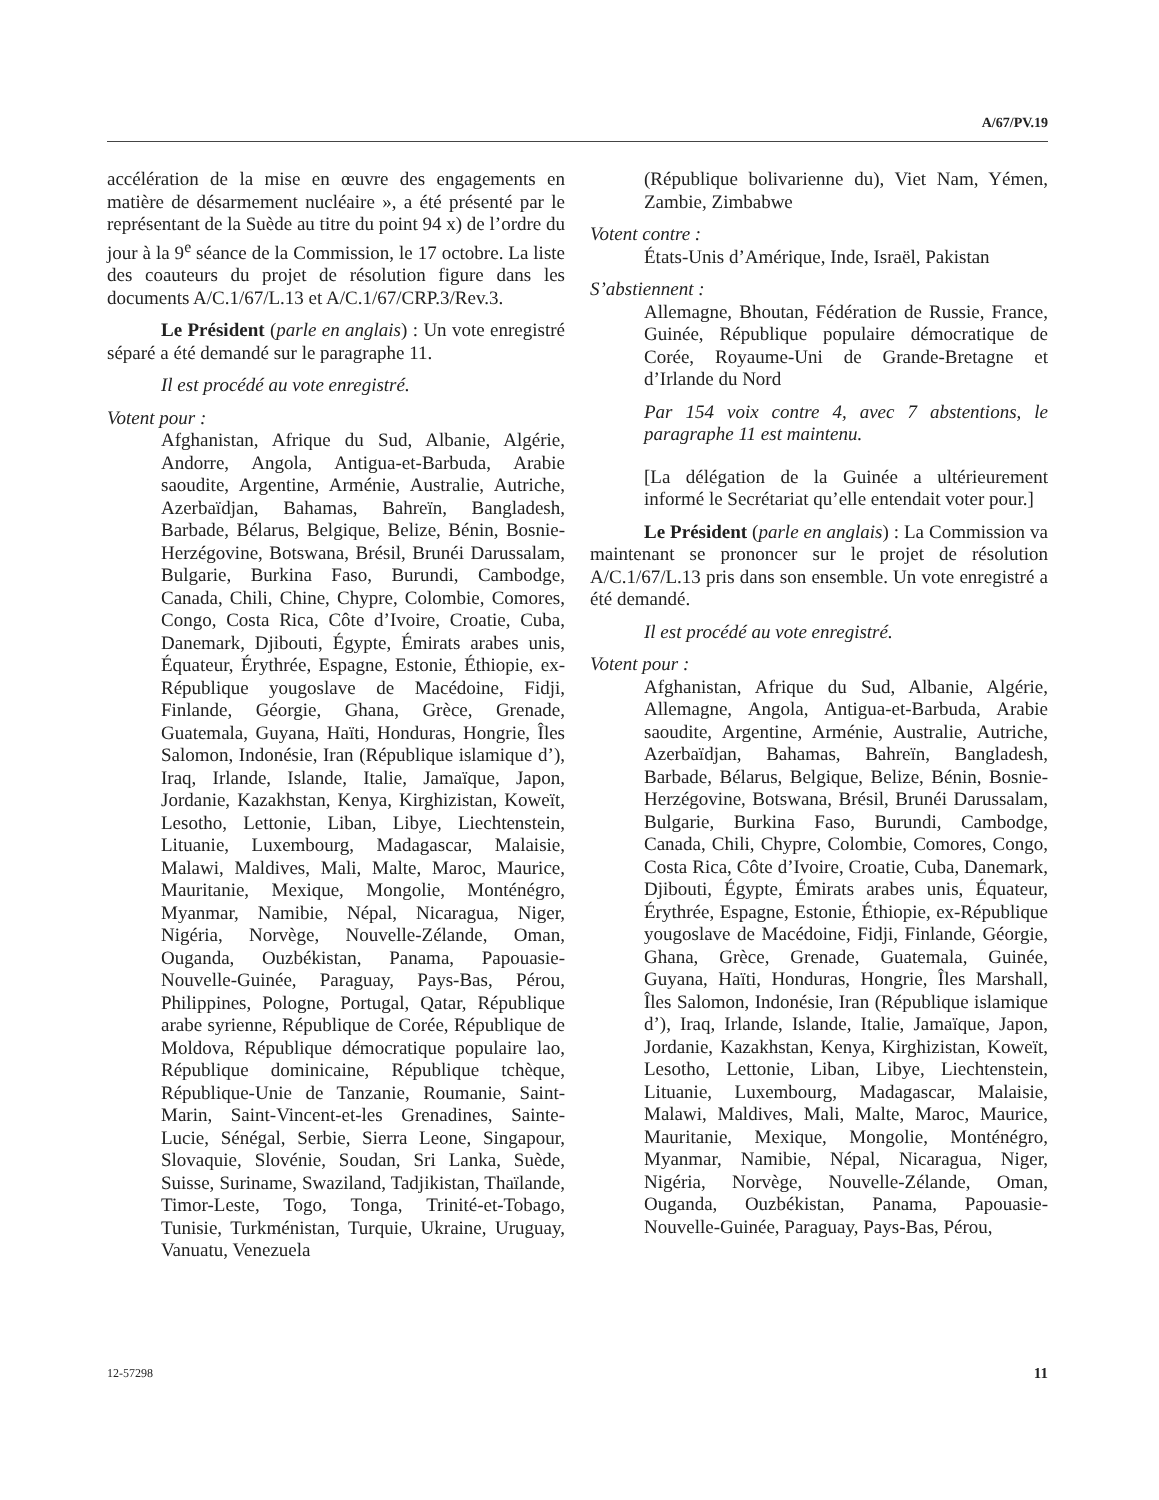A/67/PV.19
accélération de la mise en œuvre des engagements en matière de désarmement nucléaire », a été présenté par le représentant de la Suède au titre du point 94 x) de l’ordre du jour à la 9<sup>e</sup> séance de la Commission, le 17 octobre. La liste des coauteurs du projet de résolution figure dans les documents A/C.1/67/L.13 et A/C.1/67/CRP.3/Rev.3.
Le Président (parle en anglais) : Un vote enregistré séparé a été demandé sur le paragraphe 11.
Il est procédé au vote enregistré.
Votent pour :
Afghanistan, Afrique du Sud, Albanie, Algérie, Andorre, Angola, Antigua-et-Barbuda, Arabie saoudite, Argentine, Arménie, Australie, Autriche, Azerbaïdjan, Bahamas, Bahreïn, Bangladesh, Barbade, Bélarus, Belgique, Belize, Bénin, Bosnie-Herzégovine, Botswana, Brésil, Brunéi Darussalam, Bulgarie, Burkina Faso, Burundi, Cambodge, Canada, Chili, Chine, Chypre, Colombie, Comores, Congo, Costa Rica, Côte d’Ivoire, Croatie, Cuba, Danemark, Djibouti, Égypte, Émirats arabes unis, Équateur, Érythrée, Espagne, Estonie, Éthiopie, ex-République yougoslave de Macédoine, Fidji, Finlande, Géorgie, Ghana, Grèce, Grenade, Guatemala, Guyana, Haïti, Honduras, Hongrie, Îles Salomon, Indonésie, Iran (République islamique d’), Iraq, Irlande, Islande, Italie, Jamaïque, Japon, Jordanie, Kazakhstan, Kenya, Kirghizistan, Koweït, Lesotho, Lettonie, Liban, Libye, Liechtenstein, Lituanie, Luxembourg, Madagascar, Malaisie, Malawi, Maldives, Mali, Malte, Maroc, Maurice, Mauritanie, Mexique, Mongolie, Monténégro, Myanmar, Namibie, Népal, Nicaragua, Niger, Nigéria, Norvège, Nouvelle-Zélande, Oman, Ouganda, Ouzbékistan, Panama, Papouasie-Nouvelle-Guinée, Paraguay, Pays-Bas, Pérou, Philippines, Pologne, Portugal, Qatar, République arabe syrienne, République de Corée, République de Moldova, République démocratique populaire lao, République dominicaine, République tchèque, République-Unie de Tanzanie, Roumanie, Saint- Marin, Saint-Vincent-et-les Grenadines, Sainte-Lucie, Sénégal, Serbie, Sierra Leone, Singapour, Slovaquie, Slovénie, Soudan, Sri Lanka, Suède, Suisse, Suriname, Swaziland, Tadjikistan, Thaïlande, Timor-Leste, Togo, Tonga, Trinité-et-Tobago, Tunisie, Turkménistan, Turquie, Ukraine, Uruguay, Vanuatu, Venezuela
(République bolivarienne du), Viet Nam, Yémen, Zambie, Zimbabwe
Votent contre :
États-Unis d’Amérique, Inde, Israël, Pakistan
S’abstiennent :
Allemagne, Bhoutan, Fédération de Russie, France, Guinée, République populaire démocratique de Corée, Royaume-Uni de Grande-Bretagne et d’Irlande du Nord
Par 154 voix contre 4, avec 7 abstentions, le paragraphe 11 est maintenu.
[La délégation de la Guinée a ultérieurement informé le Secrétariat qu’elle entendait voter pour.]
Le Président (parle en anglais) : La Commission va maintenant se prononcer sur le projet de résolution A/C.1/67/L.13 pris dans son ensemble. Un vote enregistré a été demandé.
Il est procédé au vote enregistré.
Votent pour :
Afghanistan, Afrique du Sud, Albanie, Algérie, Allemagne, Angola, Antigua-et-Barbuda, Arabie saoudite, Argentine, Arménie, Australie, Autriche, Azerbaïdjan, Bahamas, Bahreïn, Bangladesh, Barbade, Bélarus, Belgique, Belize, Bénin, Bosnie-Herzégovine, Botswana, Brésil, Brunéi Darussalam, Bulgarie, Burkina Faso, Burundi, Cambodge, Canada, Chili, Chypre, Colombie, Comores, Congo, Costa Rica, Côte d’Ivoire, Croatie, Cuba, Danemark, Djibouti, Égypte, Émirats arabes unis, Équateur, Érythrée, Espagne, Estonie, Éthiopie, ex-République yougoslave de Macédoine, Fidji, Finlande, Géorgie, Ghana, Grèce, Grenade, Guatemala, Guinée, Guyana, Haïti, Honduras, Hongrie, Îles Marshall, Îles Salomon, Indonésie, Iran (République islamique d’), Iraq, Irlande, Islande, Italie, Jamaïque, Japon, Jordanie, Kazakhstan, Kenya, Kirghizistan, Koweït, Lesotho, Lettonie, Liban, Libye, Liechtenstein, Lituanie, Luxembourg, Madagascar, Malaisie, Malawi, Maldives, Mali, Malte, Maroc, Maurice, Mauritanie, Mexique, Mongolie, Monténégro, Myanmar, Namibie, Népal, Nicaragua, Niger, Nigéria, Norvège, Nouvelle-Zélande, Oman, Ouganda, Ouzbékistan, Panama, Papouasie-Nouvelle-Guinée, Paraguay, Pays-Bas, Pérou,
12-57298 11